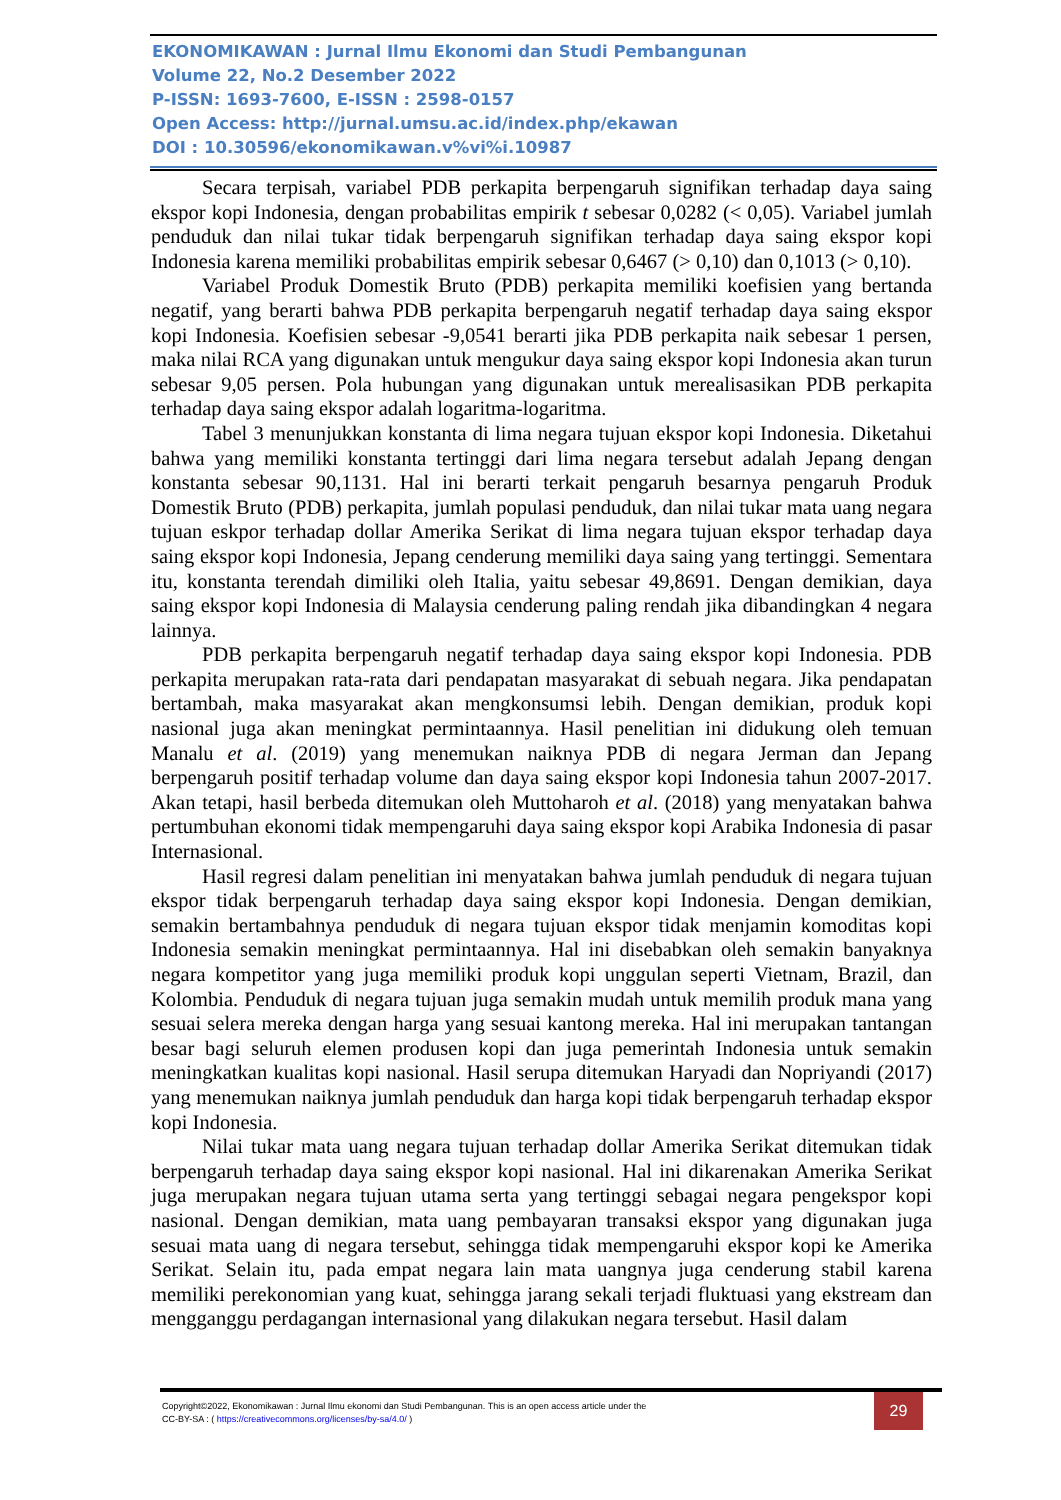EKONOMIKAWAN : Jurnal Ilmu Ekonomi dan Studi Pembangunan
Volume 22, No.2 Desember 2022
P-ISSN: 1693-7600, E-ISSN : 2598-0157
Open Access: http://jurnal.umsu.ac.id/index.php/ekawan
DOI : 10.30596/ekonomikawan.v%vi%i.10987
Secara terpisah, variabel PDB perkapita berpengaruh signifikan terhadap daya saing ekspor kopi Indonesia, dengan probabilitas empirik t sebesar 0,0282 (< 0,05). Variabel jumlah penduduk dan nilai tukar tidak berpengaruh signifikan terhadap daya saing ekspor kopi Indonesia karena memiliki probabilitas empirik sebesar 0,6467 (> 0,10) dan 0,1013 (> 0,10).
Variabel Produk Domestik Bruto (PDB) perkapita memiliki koefisien yang bertanda negatif, yang berarti bahwa PDB perkapita berpengaruh negatif terhadap daya saing ekspor kopi Indonesia. Koefisien sebesar -9,0541 berarti jika PDB perkapita naik sebesar 1 persen, maka nilai RCA yang digunakan untuk mengukur daya saing ekspor kopi Indonesia akan turun sebesar 9,05 persen. Pola hubungan yang digunakan untuk merealisasikan PDB perkapita terhadap daya saing ekspor adalah logaritma-logaritma.
Tabel 3 menunjukkan konstanta di lima negara tujuan ekspor kopi Indonesia. Diketahui bahwa yang memiliki konstanta tertinggi dari lima negara tersebut adalah Jepang dengan konstanta sebesar 90,1131. Hal ini berarti terkait pengaruh besarnya pengaruh Produk Domestik Bruto (PDB) perkapita, jumlah populasi penduduk, dan nilai tukar mata uang negara tujuan eskpor terhadap dollar Amerika Serikat di lima negara tujuan ekspor terhadap daya saing ekspor kopi Indonesia, Jepang cenderung memiliki daya saing yang tertinggi. Sementara itu, konstanta terendah dimiliki oleh Italia, yaitu sebesar 49,8691. Dengan demikian, daya saing ekspor kopi Indonesia di Malaysia cenderung paling rendah jika dibandingkan 4 negara lainnya.
PDB perkapita berpengaruh negatif terhadap daya saing ekspor kopi Indonesia. PDB perkapita merupakan rata-rata dari pendapatan masyarakat di sebuah negara. Jika pendapatan bertambah, maka masyarakat akan mengkonsumsi lebih. Dengan demikian, produk kopi nasional juga akan meningkat permintaannya. Hasil penelitian ini didukung oleh temuan Manalu et al. (2019) yang menemukan naiknya PDB di negara Jerman dan Jepang berpengaruh positif terhadap volume dan daya saing ekspor kopi Indonesia tahun 2007-2017. Akan tetapi, hasil berbeda ditemukan oleh Muttoharoh et al. (2018) yang menyatakan bahwa pertumbuhan ekonomi tidak mempengaruhi daya saing ekspor kopi Arabika Indonesia di pasar Internasional.
Hasil regresi dalam penelitian ini menyatakan bahwa jumlah penduduk di negara tujuan ekspor tidak berpengaruh terhadap daya saing ekspor kopi Indonesia. Dengan demikian, semakin bertambahnya penduduk di negara tujuan ekspor tidak menjamin komoditas kopi Indonesia semakin meningkat permintaannya. Hal ini disebabkan oleh semakin banyaknya negara kompetitor yang juga memiliki produk kopi unggulan seperti Vietnam, Brazil, dan Kolombia. Penduduk di negara tujuan juga semakin mudah untuk memilih produk mana yang sesuai selera mereka dengan harga yang sesuai kantong mereka. Hal ini merupakan tantangan besar bagi seluruh elemen produsen kopi dan juga pemerintah Indonesia untuk semakin meningkatkan kualitas kopi nasional. Hasil serupa ditemukan Haryadi dan Nopriyandi (2017) yang menemukan naiknya jumlah penduduk dan harga kopi tidak berpengaruh terhadap ekspor kopi Indonesia.
Nilai tukar mata uang negara tujuan terhadap dollar Amerika Serikat ditemukan tidak berpengaruh terhadap daya saing ekspor kopi nasional. Hal ini dikarenakan Amerika Serikat juga merupakan negara tujuan utama serta yang tertinggi sebagai negara pengekspor kopi nasional. Dengan demikian, mata uang pembayaran transaksi ekspor yang digunakan juga sesuai mata uang di negara tersebut, sehingga tidak mempengaruhi ekspor kopi ke Amerika Serikat. Selain itu, pada empat negara lain mata uangnya juga cenderung stabil karena memiliki perekonomian yang kuat, sehingga jarang sekali terjadi fluktuasi yang ekstream dan mengganggu perdagangan internasional yang dilakukan negara tersebut. Hasil dalam
Copyright©2022, Ekonomikawan : Jurnal Ilmu ekonomi dan Studi Pembangunan. This is an open access article under the
CC-BY-SA : ( https://creativecommons.org/licenses/by-sa/4.0/ )
29